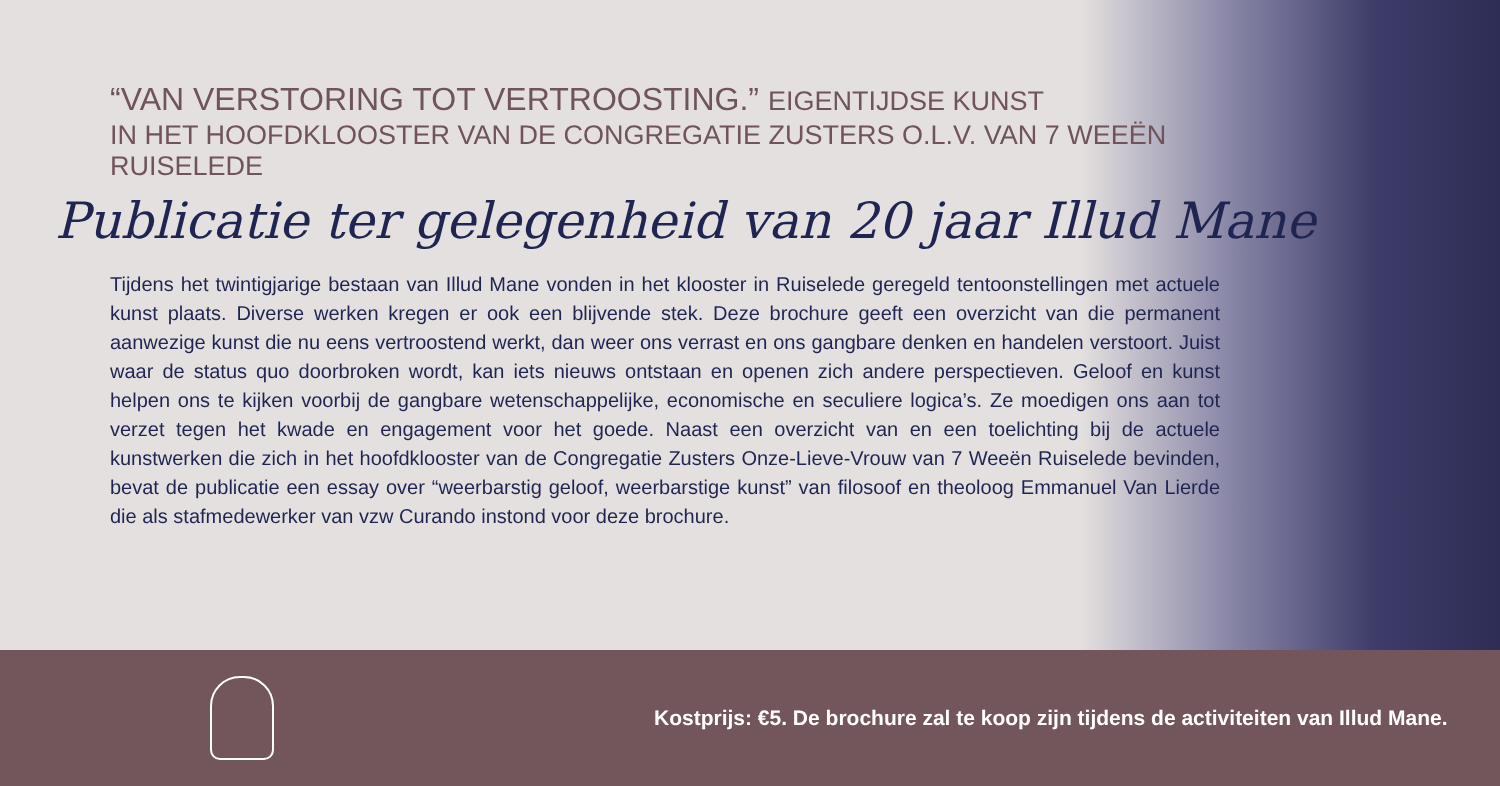“VAN VERSTORING TOT VERTROOSTING.” EIGENTIJDSE KUNST
IN HET HOOFDKLOOSTER VAN DE CONGREGATIE ZUSTERS O.L.V. VAN 7 WEEËN RUISELEDE
Publicatie ter gelegenheid van 20 jaar Illud Mane
Tijdens het twintigjarige bestaan van Illud Mane vonden in het klooster in Ruiselede geregeld tentoonstellingen met actuele kunst plaats. Diverse werken kregen er ook een blijvende stek. Deze brochure geeft een overzicht van die permanent aanwezige kunst die nu eens vertroostend werkt, dan weer ons verrast en ons gangbare denken en handelen verstoort. Juist waar de status quo doorbroken wordt, kan iets nieuws ontstaan en openen zich andere perspectieven. Geloof en kunst helpen ons te kijken voorbij de gangbare wetenschappelijke, economische en seculiere logica’s. Ze moedigen ons aan tot verzet tegen het kwade en engagement voor het goede. Naast een overzicht van en een toelichting bij de actuele kunstwerken die zich in het hoofdklooster van de Congregatie Zusters Onze-Lieve-Vrouw van 7 Weeën Ruiselede bevinden, bevat de publicatie een essay over “weerbarstig geloof, weerbarstige kunst” van filosoof en theoloog Emmanuel Van Lierde die als stafmedewerker van vzw Curando instond voor deze brochure.
Kostprijs: €5. De brochure zal te koop zijn tijdens de activiteiten van Illud Mane.